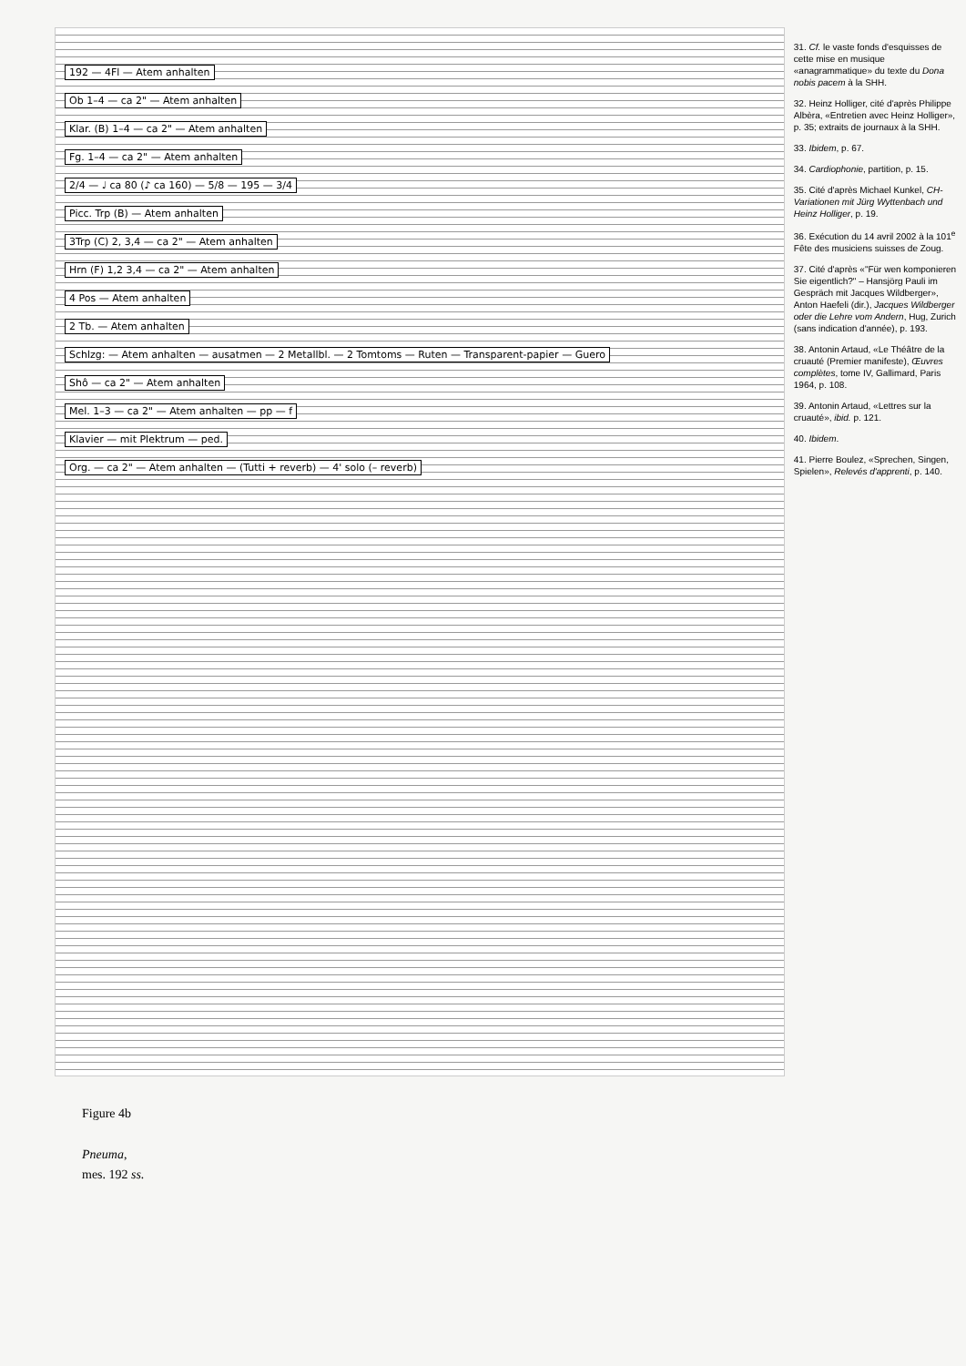192 — 4Fl — Atem anhalten
Ob 1–4 — ca 2" — Atem anhalten
Klar. (B) 1–4 — ca 2" — Atem anhalten
Fg. 1–4 — ca 2" — Atem anhalten
2/4 — ♩ ca 80 (♪ ca 160) — 5/8 — 195 — 3/4
Picc. Trp (B) — Atem anhalten
3Trp (C) 2, 3,4 — ca 2" — Atem anhalten
Hrn (F) 1,2 3,4 — ca 2" — Atem anhalten
4 Pos — Atem anhalten
2 Tb. — Atem anhalten
Schlzg: — Atem anhalten — ausatmen — 2 Metallbl. — 2 Tomtoms — Ruten — Transparent-papier — Guero
Shô — ca 2" — Atem anhalten
Mel. 1–3 — ca 2" — Atem anhalten — pp — f
Klavier — mit Plektrum — ped.
Org. — ca 2" — Atem anhalten — (Tutti + reverb) — 4' solo (– reverb)
Figure 4b
Pneuma,
mes. 192 ss.
31. Cf. le vaste fonds d'esquisses de cette mise en musique «anagrammatique» du texte du Dona nobis pacem à la SHH.
32. Heinz Holliger, cité d'après Philippe Albèra, «Entretien avec Heinz Holliger», p. 35; extraits de journaux à la SHH.
33. Ibidem, p. 67.
34. Cardiophonie, partition, p. 15.
35. Cité d'après Michael Kunkel, CH-Variationen mit Jürg Wyttenbach und Heinz Holliger, p. 19.
36. Exécution du 14 avril 2002 à la 101<sup>e</sup> Fête des musiciens suisses de Zoug.
37. Cité d'après «"Für wen komponieren Sie eigentlich?" – Hansjörg Pauli im Gespräch mit Jacques Wildberger», Anton Haefeli (dir.), Jacques Wildberger oder die Lehre vom Andern, Hug, Zurich (sans indication d'année), p. 193.
38. Antonin Artaud, «Le Théâtre de la cruauté (Premier manifeste), Œuvres complètes, tome IV, Gallimard, Paris 1964, p. 108.
39. Antonin Artaud, «Lettres sur la cruauté», ibid. p. 121.
40. Ibidem.
41. Pierre Boulez, «Sprechen, Singen, Spielen», Relevés d'apprenti, p. 140.